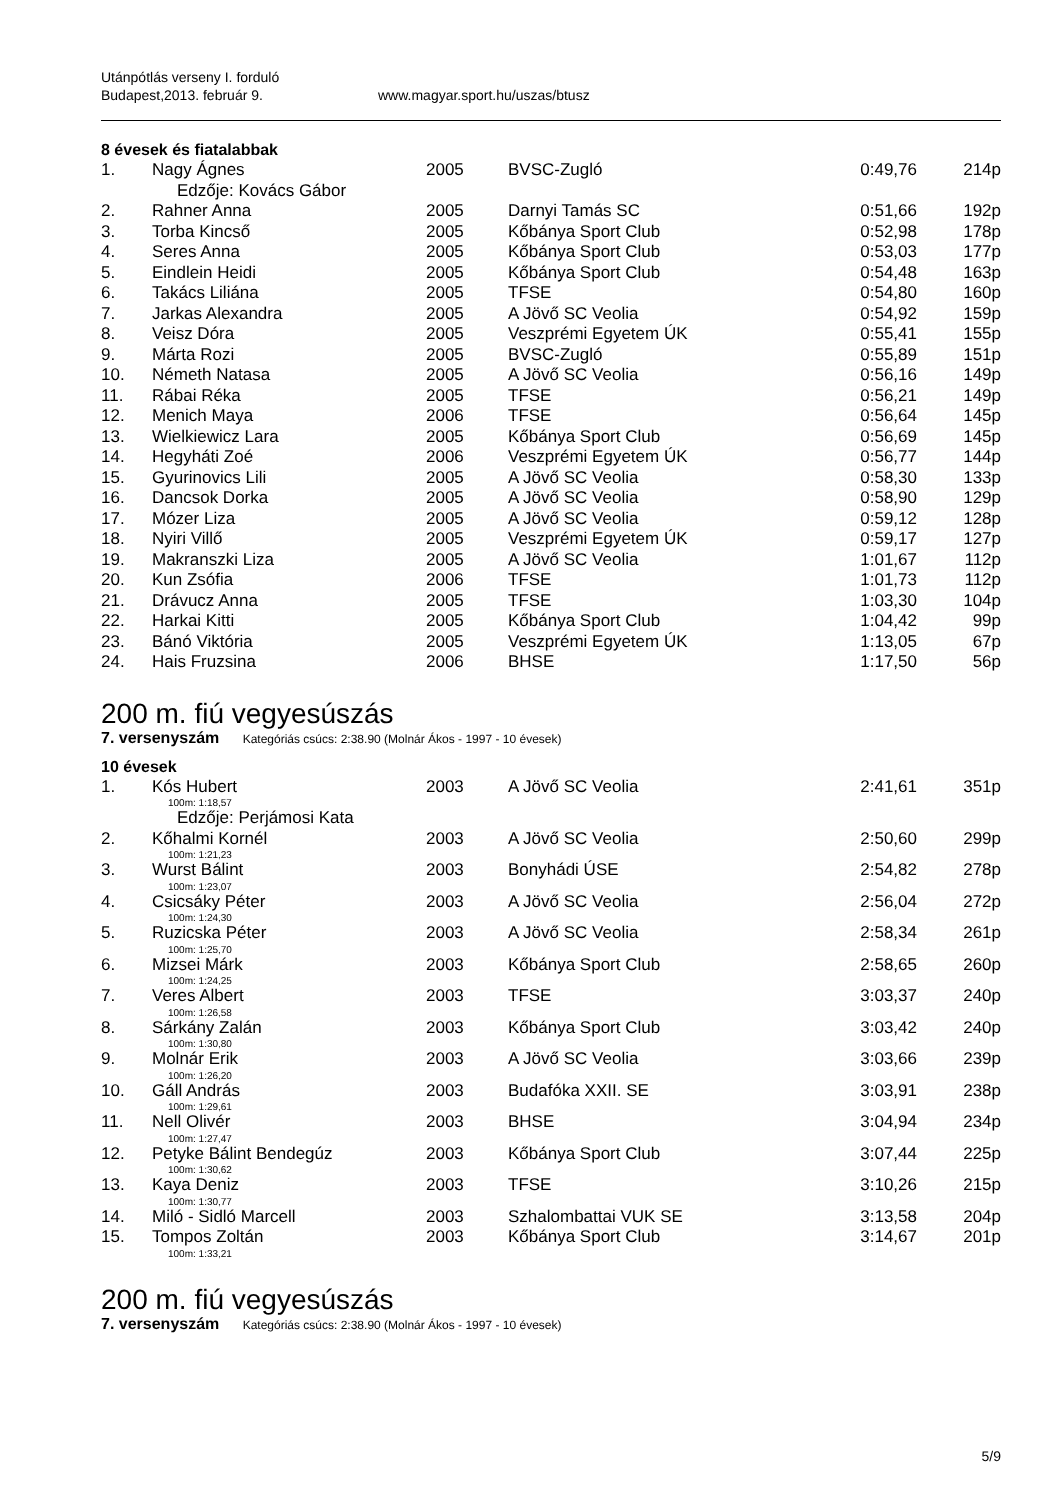Utánpótlás verseny I. forduló
Budapest,2013. február 9. www.magyar.sport.hu/uszas/btusz
8 évesek és fiatalabbak
| 1. | Nagy Ágnes Edzője: Kovács Gábor | 2005 | BVSC-Zugló | 0:49,76 | 214p |
| 2. | Rahner Anna | 2005 | Darnyi Tamás SC | 0:51,66 | 192p |
| 3. | Torba Kincső | 2005 | Kőbánya Sport Club | 0:52,98 | 178p |
| 4. | Seres Anna | 2005 | Kőbánya Sport Club | 0:53,03 | 177p |
| 5. | Eindlein Heidi | 2005 | Kőbánya Sport Club | 0:54,48 | 163p |
| 6. | Takács Liliána | 2005 | TFSE | 0:54,80 | 160p |
| 7. | Jarkas Alexandra | 2005 | A Jövő SC Veolia | 0:54,92 | 159p |
| 8. | Veisz Dóra | 2005 | Veszprémi Egyetem ÚK | 0:55,41 | 155p |
| 9. | Márta Rozi | 2005 | BVSC-Zugló | 0:55,89 | 151p |
| 10. | Németh Natasa | 2005 | A Jövő SC Veolia | 0:56,16 | 149p |
| 11. | Rábai Réka | 2005 | TFSE | 0:56,21 | 149p |
| 12. | Menich Maya | 2006 | TFSE | 0:56,64 | 145p |
| 13. | Wielkiewicz Lara | 2005 | Kőbánya Sport Club | 0:56,69 | 145p |
| 14. | Hegyháti Zoé | 2006 | Veszprémi Egyetem ÚK | 0:56,77 | 144p |
| 15. | Gyurinovics Lili | 2005 | A Jövő SC Veolia | 0:58,30 | 133p |
| 16. | Dancsok Dorka | 2005 | A Jövő SC Veolia | 0:58,90 | 129p |
| 17. | Mózer Liza | 2005 | A Jövő SC Veolia | 0:59,12 | 128p |
| 18. | Nyiri Villő | 2005 | Veszprémi Egyetem ÚK | 0:59,17 | 127p |
| 19. | Makranszki Liza | 2005 | A Jövő SC Veolia | 1:01,67 | 112p |
| 20. | Kun Zsófia | 2006 | TFSE | 1:01,73 | 112p |
| 21. | Drávucz Anna | 2005 | TFSE | 1:03,30 | 104p |
| 22. | Harkai Kitti | 2005 | Kőbánya Sport Club | 1:04,42 | 99p |
| 23. | Bánó Viktória | 2005 | Veszprémi Egyetem ÚK | 1:13,05 | 67p |
| 24. | Hais Fruzsina | 2006 | BHSE | 1:17,50 | 56p |
200 m. fiú vegyesúszás
7. versenyszám Kategóriás csúcs: 2:38.90 (Molnár Ákos - 1997 - 10 évesek)
10 évesek
| 1. | Kós Hubert 100m: 1:18,57 Edzője: Perjámosi Kata | 2003 | A Jövő SC Veolia | 2:41,61 | 351p |
| 2. | Kőhalmi Kornél 100m: 1:21,23 | 2003 | A Jövő SC Veolia | 2:50,60 | 299p |
| 3. | Wurst Bálint 100m: 1:23,07 | 2003 | Bonyhádi ÚSE | 2:54,82 | 278p |
| 4. | Csicsáky Péter 100m: 1:24,30 | 2003 | A Jövő SC Veolia | 2:56,04 | 272p |
| 5. | Ruzicska Péter 100m: 1:25,70 | 2003 | A Jövő SC Veolia | 2:58,34 | 261p |
| 6. | Mizsei Márk 100m: 1:24,25 | 2003 | Kőbánya Sport Club | 2:58,65 | 260p |
| 7. | Veres Albert 100m: 1:26,58 | 2003 | TFSE | 3:03,37 | 240p |
| 8. | Sárkány Zalán 100m: 1:30,80 | 2003 | Kőbánya Sport Club | 3:03,42 | 240p |
| 9. | Molnár Erik 100m: 1:26,20 | 2003 | A Jövő SC Veolia | 3:03,66 | 239p |
| 10. | Gáll András 100m: 1:29,61 | 2003 | Budafóka XXII. SE | 3:03,91 | 238p |
| 11. | Nell Olivér 100m: 1:27,47 | 2003 | BHSE | 3:04,94 | 234p |
| 12. | Petyke Bálint Bendegúz 100m: 1:30,62 | 2003 | Kőbánya Sport Club | 3:07,44 | 225p |
| 13. | Kaya Deniz 100m: 1:30,77 | 2003 | TFSE | 3:10,26 | 215p |
| 14. | Miló - Sidló Marcell | 2003 | Szhalombattai VUK SE | 3:13,58 | 204p |
| 15. | Tompos Zoltán 100m: 1:33,21 | 2003 | Kőbánya Sport Club | 3:14,67 | 201p |
200 m. fiú vegyesúszás
7. versenyszám Kategóriás csúcs: 2:38.90 (Molnár Ákos - 1997 - 10 évesek)
5/9